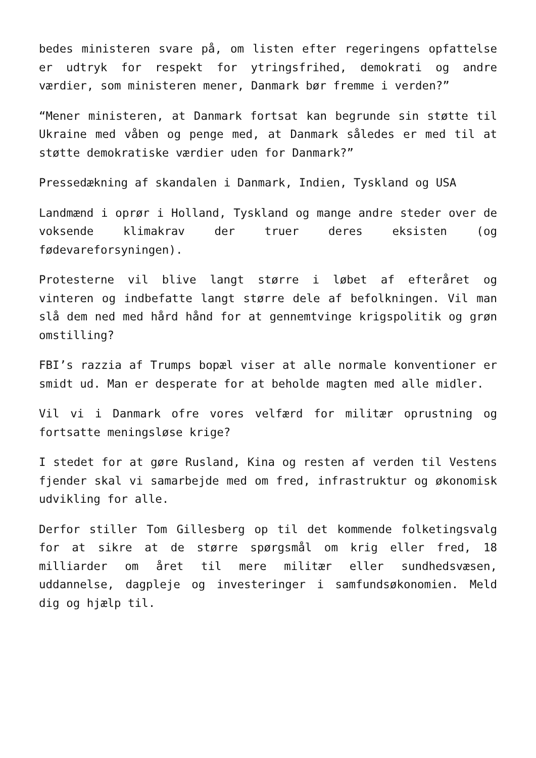bedes ministeren svare på, om listen efter regeringens opfattelse er udtryk for respekt for ytringsfrihed, demokrati og andre værdier, som ministeren mener, Danmark bør fremme i verden?”
“Mener ministeren, at Danmark fortsat kan begrunde sin støtte til Ukraine med våben og penge med, at Danmark således er med til at støtte demokratiske værdier uden for Danmark?”
Pressedækning af skandalen i Danmark, Indien, Tyskland og USA
Landmænd i oprør i Holland, Tyskland og mange andre steder over de voksende klimakrav der truer deres eksisten (og fødevareforsyningen).
Protesterne vil blive langt større i løbet af efteråret og vinteren og indbefatte langt større dele af befolkningen. Vil man slå dem ned med hård hånd for at gennemtvinge krigspolitik og grøn omstilling?
FBI’s razzia af Trumps bopæl viser at alle normale konventioner er smidt ud. Man er desperate for at beholde magten med alle midler.
Vil vi i Danmark ofre vores velfærd for militær oprustning og fortsatte meningsløse krige?
I stedet for at gøre Rusland, Kina og resten af verden til Vestens fjender skal vi samarbejde med om fred, infrastruktur og økonomisk udvikling for alle.
Derfor stiller Tom Gillesberg op til det kommende folketingsvalg for at sikre at de større spørgsmål om krig eller fred, 18 milliarder om året til mere militær eller sundhedsvæsen, uddannelse, dagpleje og investeringer i samfundsøkonomien. Meld dig og hjælp til.